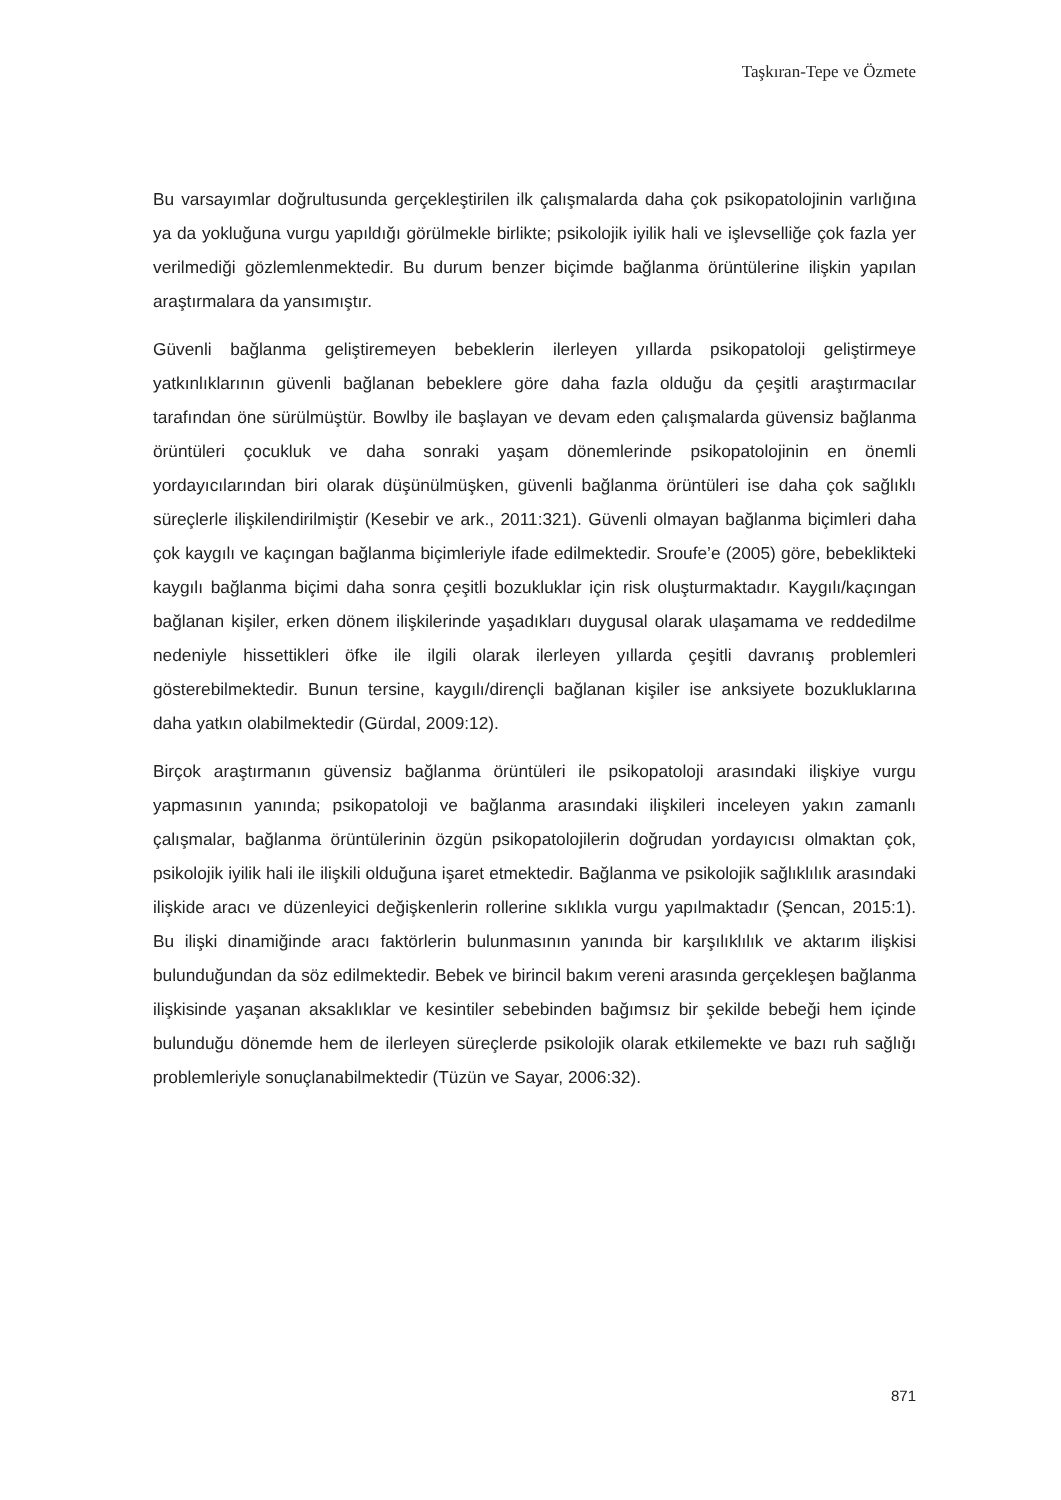Taşkıran-Tepe ve Özmete
Bu varsayımlar doğrultusunda gerçekleştirilen ilk çalışmalarda daha çok psikopatolojinin varlığına ya da yokluğuna vurgu yapıldığı görülmekle birlikte; psikolojik iyilik hali ve işlevselliğe çok fazla yer verilmediği gözlemlenmektedir. Bu durum benzer biçimde bağlanma örüntülerine ilişkin yapılan araştırmalara da yansımıştır.
Güvenli bağlanma geliştiremeyen bebeklerin ilerleyen yıllarda psikopatoloji geliştirmeye yatkınlıklarının güvenli bağlanan bebeklere göre daha fazla olduğu da çeşitli araştırmacılar tarafından öne sürülmüştür. Bowlby ile başlayan ve devam eden çalışmalarda güvensiz bağlanma örüntüleri çocukluk ve daha sonraki yaşam dönemlerinde psikopatolojinin en önemli yordayıcılarından biri olarak düşünülmüşken, güvenli bağlanma örüntüleri ise daha çok sağlıklı süreçlerle ilişkilendirilmiştir (Kesebir ve ark., 2011:321). Güvenli olmayan bağlanma biçimleri daha çok kaygılı ve kaçıngan bağlanma biçimleriyle ifade edilmektedir. Sroufe’e (2005) göre, bebeklikteki kaygılı bağlanma biçimi daha sonra çeşitli bozukluklar için risk oluşturmaktadır. Kaygılı/kaçıngan bağlanan kişiler, erken dönem ilişkilerinde yaşadıkları duygusal olarak ulaşamama ve reddedilme nedeniyle hissettikleri öfke ile ilgili olarak ilerleyen yıllarda çeşitli davranış problemleri gösterebilmektedir. Bunun tersine, kaygılı/dirençli bağlanan kişiler ise anksiyete bozukluklarına daha yatkın olabilmektedir (Gürdal, 2009:12).
Birçok araştırmanın güvensiz bağlanma örüntüleri ile psikopatoloji arasındaki ilişkiye vurgu yapmasının yanında; psikopatoloji ve bağlanma arasındaki ilişkileri inceleyen yakın zamanlı çalışmalar, bağlanma örüntülerinin özgün psikopatolojilerin doğrudan yordayıcısı olmaktan çok, psikolojik iyilik hali ile ilişkili olduğuna işaret etmektedir. Bağlanma ve psikolojik sağlıklılık arasındaki ilişkide aracı ve düzenleyici değişkenlerin rollerine sıklıkla vurgu yapılmaktadır (Şencan, 2015:1). Bu ilişki dinamiğinde aracı faktörlerin bulunmasının yanında bir karşılıklılık ve aktarım ilişkisi bulunduğundan da söz edilmektedir. Bebek ve birincil bakım vereni arasında gerçekleşen bağlanma ilişkisinde yaşanan aksaklıklar ve kesintiler sebebinden bağımsız bir şekilde bebeği hem içinde bulunduğu dönemde hem de ilerleyen süreçlerde psikolojik olarak etkilemekte ve bazı ruh sağlığı problemleriyle sonuçlanabilmektedir (Tüzün ve Sayar, 2006:32).
871